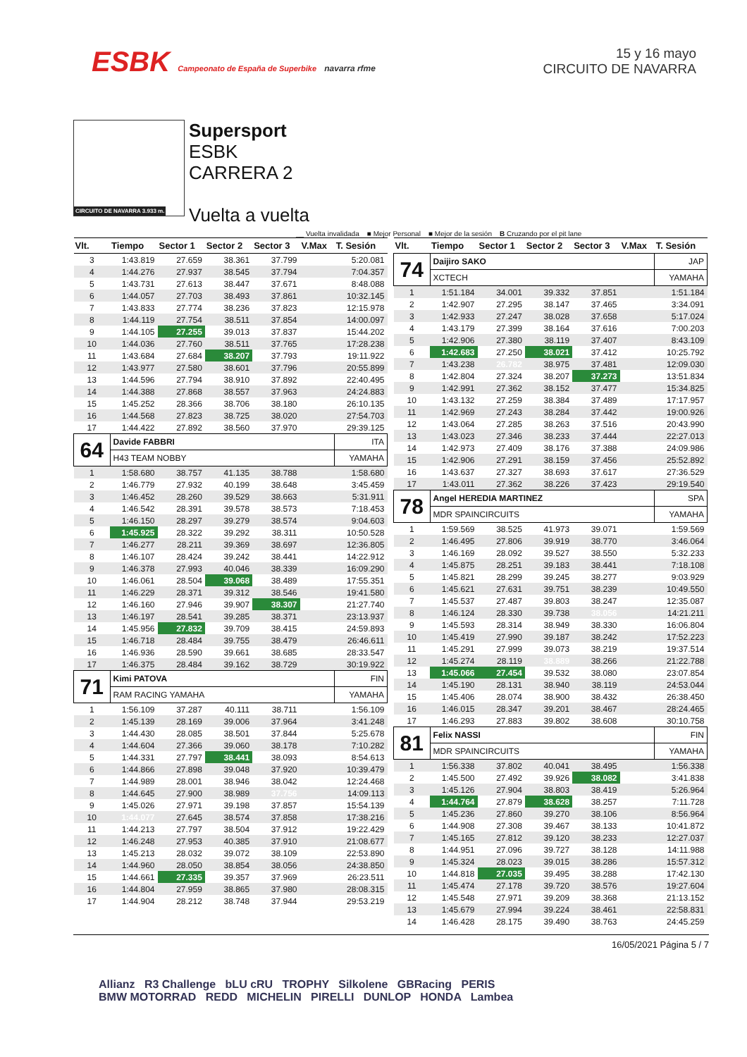ESBK Campeonato de España de Superbike navarra rfme
15 y 16 mayo
CIRCUITO DE NAVARRA
CIRCUITO DE NAVARRA 3.933 m.
Supersport
ESBK
CARRERA 2
Vuelta a vuelta
__ Vuelta invalidada ■ Mejor Personal ■ Mejor de la sesión B Cruzando por el pit lane
| Vlt. | Tiempo | Sector 1 | Sector 2 | Sector 3 | V.Max | T. Sesión |
| --- | --- | --- | --- | --- | --- | --- |
| 3 | 1:43.819 | 27.659 | 38.361 | 37.799 | | 5:20.081 |
| 4 | 1:44.276 | 27.937 | 38.545 | 37.794 | | 7:04.357 |
| 5 | 1:43.731 | 27.613 | 38.447 | 37.671 | | 8:48.088 |
| 6 | 1:44.057 | 27.703 | 38.493 | 37.861 | | 10:32.145 |
| 7 | 1:43.833 | 27.774 | 38.236 | 37.823 | | 12:15.978 |
| 8 | 1:44.119 | 27.754 | 38.511 | 37.854 | | 14:00.097 |
| 9 | 1:44.105 | 27.255 | 39.013 | 37.837 | | 15:44.202 |
| 10 | 1:44.036 | 27.760 | 38.511 | 37.765 | | 17:28.238 |
| 11 | 1:43.684 | 27.684 | 38.207 | 37.793 | | 19:11.922 |
| 12 | 1:43.977 | 27.580 | 38.601 | 37.796 | | 20:55.899 |
| 13 | 1:44.596 | 27.794 | 38.910 | 37.892 | | 22:40.495 |
| 14 | 1:44.388 | 27.868 | 38.557 | 37.963 | | 24:24.883 |
| 15 | 1:45.252 | 28.366 | 38.706 | 38.180 | | 26:10.135 |
| 16 | 1:44.568 | 27.823 | 38.725 | 38.020 | | 27:54.703 |
| 17 | 1:44.422 | 27.892 | 38.560 | 37.970 | | 29:39.125 |
| 64 | Davide FABBRI | | | | | ITA |
| | H43 TEAM NOBBY | | | | | YAMAHA |
| 1 | 1:58.680 | 38.757 | 41.135 | 38.788 | | 1:58.680 |
| 2 | 1:46.779 | 27.932 | 40.199 | 38.648 | | 3:45.459 |
| 3 | 1:46.452 | 28.260 | 39.529 | 38.663 | | 5:31.911 |
| 4 | 1:46.542 | 28.391 | 39.578 | 38.573 | | 7:18.453 |
| 5 | 1:46.150 | 28.297 | 39.279 | 38.574 | | 9:04.603 |
| 6 | 1:45.925 | 28.322 | 39.292 | 38.311 | | 10:50.528 |
| 7 | 1:46.277 | 28.211 | 39.369 | 38.697 | | 12:36.805 |
| 8 | 1:46.107 | 28.424 | 39.242 | 38.441 | | 14:22.912 |
| 9 | 1:46.378 | 27.993 | 40.046 | 38.339 | | 16:09.290 |
| 10 | 1:46.061 | 28.504 | 39.068 | 38.489 | | 17:55.351 |
| 11 | 1:46.229 | 28.371 | 39.312 | 38.546 | | 19:41.580 |
| 12 | 1:46.160 | 27.946 | 39.907 | 38.307 | | 21:27.740 |
| 13 | 1:46.197 | 28.541 | 39.285 | 38.371 | | 23:13.937 |
| 14 | 1:45.956 | 27.832 | 39.709 | 38.415 | | 24:59.893 |
| 15 | 1:46.718 | 28.484 | 39.755 | 38.479 | | 26:46.611 |
| 16 | 1:46.936 | 28.590 | 39.661 | 38.685 | | 28:33.547 |
| 17 | 1:46.375 | 28.484 | 39.162 | 38.729 | | 30:19.922 |
| 71 | Kimi PATOVA | | | | | FIN |
| | RAM RACING YAMAHA | | | | | YAMAHA |
| 1 | 1:56.109 | 37.287 | 40.111 | 38.711 | | 1:56.109 |
| 2 | 1:45.139 | 28.169 | 39.006 | 37.964 | | 3:41.248 |
| 3 | 1:44.430 | 28.085 | 38.501 | 37.844 | | 5:25.678 |
| 4 | 1:44.604 | 27.366 | 39.060 | 38.178 | | 7:10.282 |
| 5 | 1:44.331 | 27.797 | 38.441 | 38.093 | | 8:54.613 |
| 6 | 1:44.866 | 27.898 | 39.048 | 37.920 | | 10:39.479 |
| 7 | 1:44.989 | 28.001 | 38.946 | 38.042 | | 12:24.468 |
| 8 | 1:44.645 | 27.900 | 38.989 | 37.756 | | 14:09.113 |
| 9 | 1:45.026 | 27.971 | 39.198 | 37.857 | | 15:54.139 |
| 10 | 1:44.077 | 27.645 | 38.574 | 37.858 | | 17:38.216 |
| 11 | 1:44.213 | 27.797 | 38.504 | 37.912 | | 19:22.429 |
| 12 | 1:46.248 | 27.953 | 40.385 | 37.910 | | 21:08.677 |
| 13 | 1:45.213 | 28.032 | 39.072 | 38.109 | | 22:53.890 |
| 14 | 1:44.960 | 28.050 | 38.854 | 38.056 | | 24:38.850 |
| 15 | 1:44.661 | 27.335 | 39.357 | 37.969 | | 26:23.511 |
| 16 | 1:44.804 | 27.959 | 38.865 | 37.980 | | 28:08.315 |
| 17 | 1:44.904 | 28.212 | 38.748 | 37.944 | | 29:53.219 |
| Vlt. | Tiempo | Sector 1 | Sector 2 | Sector 3 | V.Max | T. Sesión |
| --- | --- | --- | --- | --- | --- | --- |
| 74 | Daijiro SAKO | | | | | JAP |
| | XCTECH | | | | | YAMAHA |
| 1 | 1:51.184 | 34.001 | 39.332 | 37.851 | | 1:51.184 |
| 2 | 1:42.907 | 27.295 | 38.147 | 37.465 | | 3:34.091 |
| 3 | 1:42.933 | 27.247 | 38.028 | 37.658 | | 5:17.024 |
| 4 | 1:43.179 | 27.399 | 38.164 | 37.616 | | 7:00.203 |
| 5 | 1:42.906 | 27.380 | 38.119 | 37.407 | | 8:43.109 |
| 6 | 1:42.683 | 27.250 | 38.021 | 37.412 | | 10:25.792 |
| 7 | 1:43.238 | 26.782 | 38.975 | 37.481 | | 12:09.030 |
| 8 | 1:42.804 | 27.324 | 38.207 | 37.273 | | 13:51.834 |
| 9 | 1:42.991 | 27.362 | 38.152 | 37.477 | | 15:34.825 |
| 10 | 1:43.132 | 27.259 | 38.384 | 37.489 | | 17:17.957 |
| 11 | 1:42.969 | 27.243 | 38.284 | 37.442 | | 19:00.926 |
| 12 | 1:43.064 | 27.285 | 38.263 | 37.516 | | 20:43.990 |
| 13 | 1:43.023 | 27.346 | 38.233 | 37.444 | | 22:27.013 |
| 14 | 1:42.973 | 27.409 | 38.176 | 37.388 | | 24:09.986 |
| 15 | 1:42.906 | 27.291 | 38.159 | 37.456 | | 25:52.892 |
| 16 | 1:43.637 | 27.327 | 38.693 | 37.617 | | 27:36.529 |
| 17 | 1:43.011 | 27.362 | 38.226 | 37.423 | | 29:19.540 |
| 78 | Angel HEREDIA MARTINEZ | | | | | SPA |
| | MDR SPAINCIRCUITS | | | | | YAMAHA |
| 1 | 1:59.569 | 38.525 | 41.973 | 39.071 | | 1:59.569 |
| 2 | 1:46.495 | 27.806 | 39.919 | 38.770 | | 3:46.064 |
| 3 | 1:46.169 | 28.092 | 39.527 | 38.550 | | 5:32.233 |
| 4 | 1:45.875 | 28.251 | 39.183 | 38.441 | | 7:18.108 |
| 5 | 1:45.821 | 28.299 | 39.245 | 38.277 | | 9:03.929 |
| 6 | 1:45.621 | 27.631 | 39.751 | 38.239 | | 10:49.550 |
| 7 | 1:45.537 | 27.487 | 39.803 | 38.247 | | 12:35.087 |
| 8 | 1:46.124 | 28.330 | 39.738 | 38.056 | | 14:21.211 |
| 9 | 1:45.593 | 28.314 | 38.949 | 38.330 | | 16:06.804 |
| 10 | 1:45.419 | 27.990 | 39.187 | 38.242 | | 17:52.223 |
| 11 | 1:45.291 | 27.999 | 39.073 | 38.219 | | 19:37.514 |
| 12 | 1:45.274 | 28.119 | 38.889 | 38.266 | | 21:22.788 |
| 13 | 1:45.066 | 27.454 | 39.532 | 38.080 | | 23:07.854 |
| 14 | 1:45.190 | 28.131 | 38.940 | 38.119 | | 24:53.044 |
| 15 | 1:45.406 | 28.074 | 38.900 | 38.432 | | 26:38.450 |
| 16 | 1:46.015 | 28.347 | 39.201 | 38.467 | | 28:24.465 |
| 17 | 1:46.293 | 27.883 | 39.802 | 38.608 | | 30:10.758 |
| 81 | Felix NASSI | | | | | FIN |
| | MDR SPAINCIRCUITS | | | | | YAMAHA |
| 1 | 1:56.338 | 37.802 | 40.041 | 38.495 | | 1:56.338 |
| 2 | 1:45.500 | 27.492 | 39.926 | 38.082 | | 3:41.838 |
| 3 | 1:45.126 | 27.904 | 38.803 | 38.419 | | 5:26.964 |
| 4 | 1:44.764 | 27.879 | 38.628 | 38.257 | | 7:11.728 |
| 5 | 1:45.236 | 27.860 | 39.270 | 38.106 | | 8:56.964 |
| 6 | 1:44.908 | 27.308 | 39.467 | 38.133 | | 10:41.872 |
| 7 | 1:45.165 | 27.812 | 39.120 | 38.233 | | 12:27.037 |
| 8 | 1:44.951 | 27.096 | 39.727 | 38.128 | | 14:11.988 |
| 9 | 1:45.324 | 28.023 | 39.015 | 38.286 | | 15:57.312 |
| 10 | 1:44.818 | 27.035 | 39.495 | 38.288 | | 17:42.130 |
| 11 | 1:45.474 | 27.178 | 39.720 | 38.576 | | 19:27.604 |
| 12 | 1:45.548 | 27.971 | 39.209 | 38.368 | | 21:13.152 |
| 13 | 1:45.679 | 27.994 | 39.224 | 38.461 | | 22:58.831 |
| 14 | 1:46.428 | 28.175 | 39.490 | 38.763 | | 24:45.259 |
16/05/2021 Página 5 / 7
Allianz R3 Challenge bLU cRU TROPHY Silkolene GBRacing PERIS
BMW MOTORRAD REDD MICHELIN PIRELLI DUNLOP HONDA Lambea